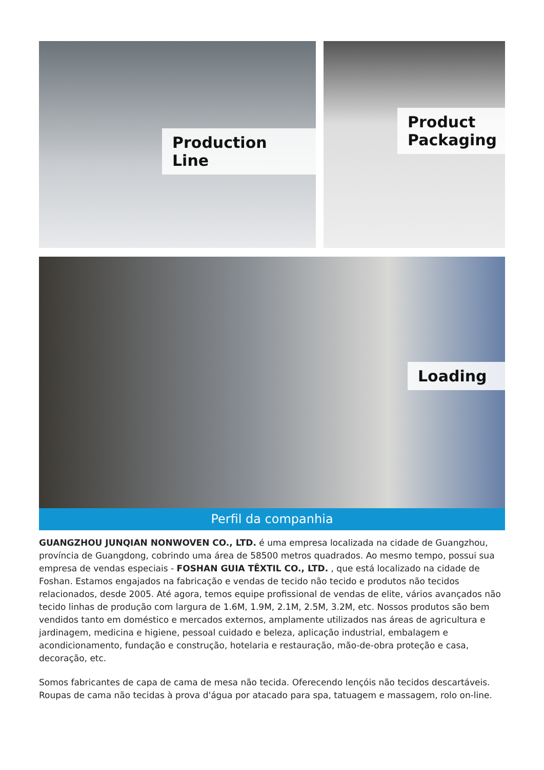Production Line
Product
Packaging
Loading
Perfil da companhia
GUANGZHOU JUNQIAN NONWOVEN CO., LTD. é uma empresa localizada na cidade de Guangzhou, província de Guangdong, cobrindo uma área de 58500 metros quadrados. Ao mesmo tempo, possui sua empresa de vendas especiais - FOSHAN GUIA TÊXTIL CO., LTD. , que está localizado na cidade de Foshan. Estamos engajados na fabricação e vendas de tecido não tecido e produtos não tecidos relacionados, desde 2005. Até agora, temos equipe profissional de vendas de elite, vários avançados não tecido linhas de produção com largura de 1.6M, 1.9M, 2.1M, 2.5M, 3.2M, etc. Nossos produtos são bem vendidos tanto em doméstico e mercados externos, amplamente utilizados nas áreas de agricultura e jardinagem, medicina e higiene, pessoal cuidado e beleza, aplicação industrial, embalagem e acondicionamento, fundação e construção, hotelaria e restauração, mão-de-obra proteção e casa, decoração, etc.
Somos fabricantes de capa de cama de mesa não tecida. Oferecendo lençóis não tecidos descartáveis. Roupas de cama não tecidas à prova d'água por atacado para spa, tatuagem e massagem, rolo on-line.